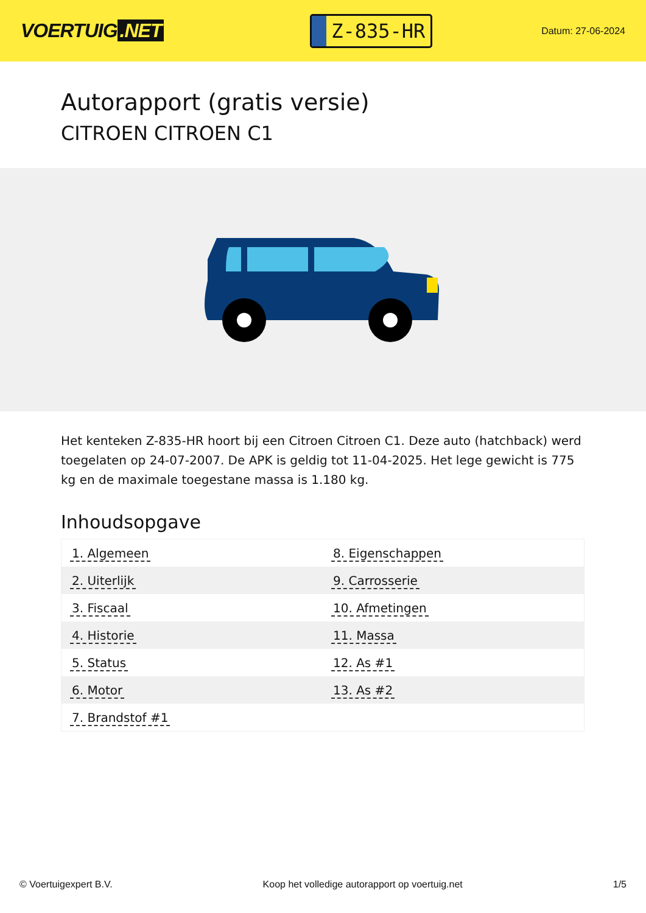VOERTUIG.NET
Z-835-HR
Datum: 27-06-2024
Autorapport (gratis versie)
CITROEN CITROEN C1
Het kenteken Z-835-HR hoort bij een Citroen Citroen C1. Deze auto (hatchback) werd toegelaten op 24-07-2007. De APK is geldig tot 11-04-2025. Het lege gewicht is 775 kg en de maximale toegestane massa is 1.180 kg.
Inhoudsopgave
| 1. Algemeen | 8. Eigenschappen |
| 2. Uiterlijk | 9. Carrosserie |
| 3. Fiscaal | 10. Afmetingen |
| 4. Historie | 11. Massa |
| 5. Status | 12. As #1 |
| 6. Motor | 13. As #2 |
| 7. Brandstof #1 | |
© Voertuigexpert B.V. Koop het volledige autorapport op voertuig.net 1/5